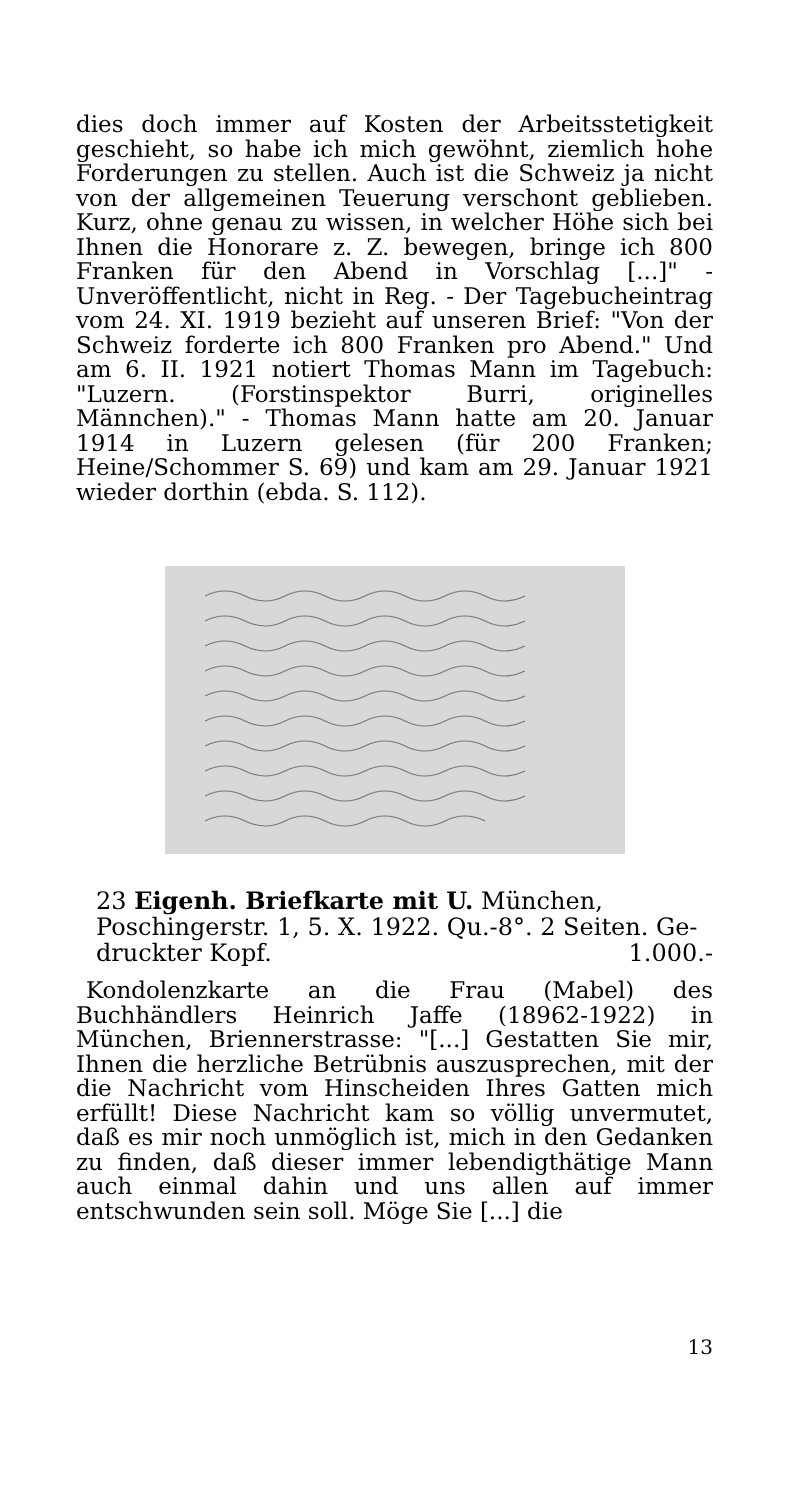dies doch immer auf Kosten der Arbeitsstetigkeit geschieht, so habe ich mich gewöhnt, ziemlich hohe Forderungen zu stellen. Auch ist die Schweiz ja nicht von der allgemeinen Teuerung verschont geblieben. Kurz, ohne genau zu wissen, in welcher Höhe sich bei Ihnen die Honorare z. Z. bewegen, bringe ich 800 Franken für den Abend in Vorschlag [...]" - Unveröffentlicht, nicht in Reg. - Der Tagebucheintrag vom 24. XI. 1919 bezieht auf unseren Brief: "Von der Schweiz forderte ich 800 Franken pro Abend." Und am 6. II. 1921 notiert Thomas Mann im Tagebuch: "Luzern. (Forstinspektor Burri, originelles Männchen)." - Thomas Mann hatte am 20. Januar 1914 in Luzern gelesen (für 200 Franken; Heine/Schommer S. 69) und kam am 29. Januar 1921 wieder dorthin (ebda. S. 112).
23 Eigenh. Briefkarte mit U. München, Poschingerstr. 1, 5. X. 1922. Qu.-8°. 2 Seiten. Ge-
druckter Kopf. 1.000.-
Kondolenzkarte an die Frau (Mabel) des Buchhändlers Heinrich Jaffe (18962-1922) in München, Briennerstrasse: "[...] Gestatten Sie mir, Ihnen die herzliche Betrübnis auszusprechen, mit der die Nachricht vom Hinscheiden Ihres Gatten mich erfüllt! Diese Nachricht kam so völlig unvermutet, daß es mir noch unmöglich ist, mich in den Gedanken zu finden, daß dieser immer lebendigthätige Mann auch einmal dahin und uns allen auf immer entschwunden sein soll. Möge Sie [...] die
13